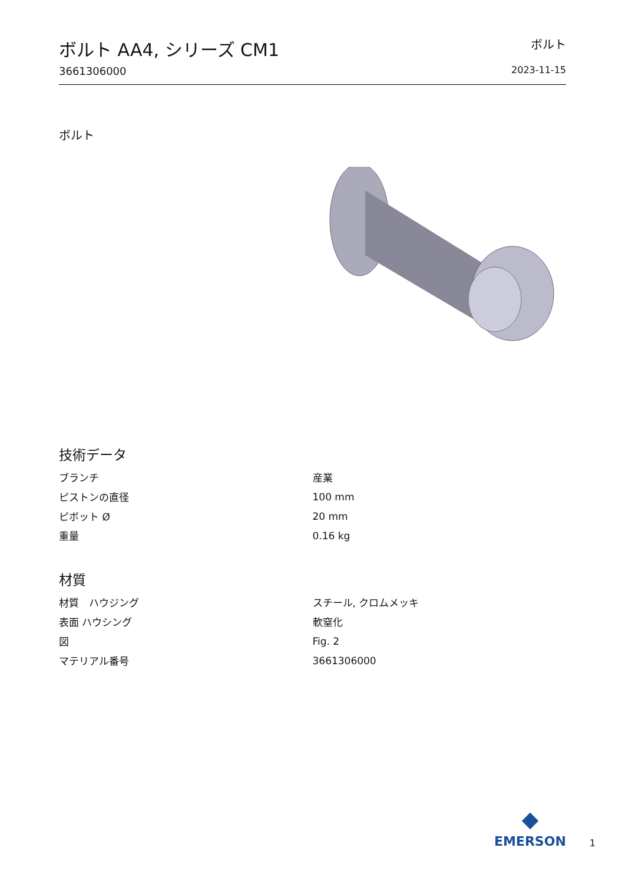ボルト AA4, シリーズ CM1
3661306000
ボルト
2023-11-15
ボルト
技術データ
| ブランチ | 産業 |
| ピストンの直径 | 100 mm |
| ピボット Ø | 20 mm |
| 重量 | 0.16 kg |
材質
| 材質 ハウジング | スチール, クロムメッキ |
| 表面 ハウシング | 軟窒化 |
| 図 | Fig. 2 |
| マテリアル番号 | 3661306000 |
EMERSON
1